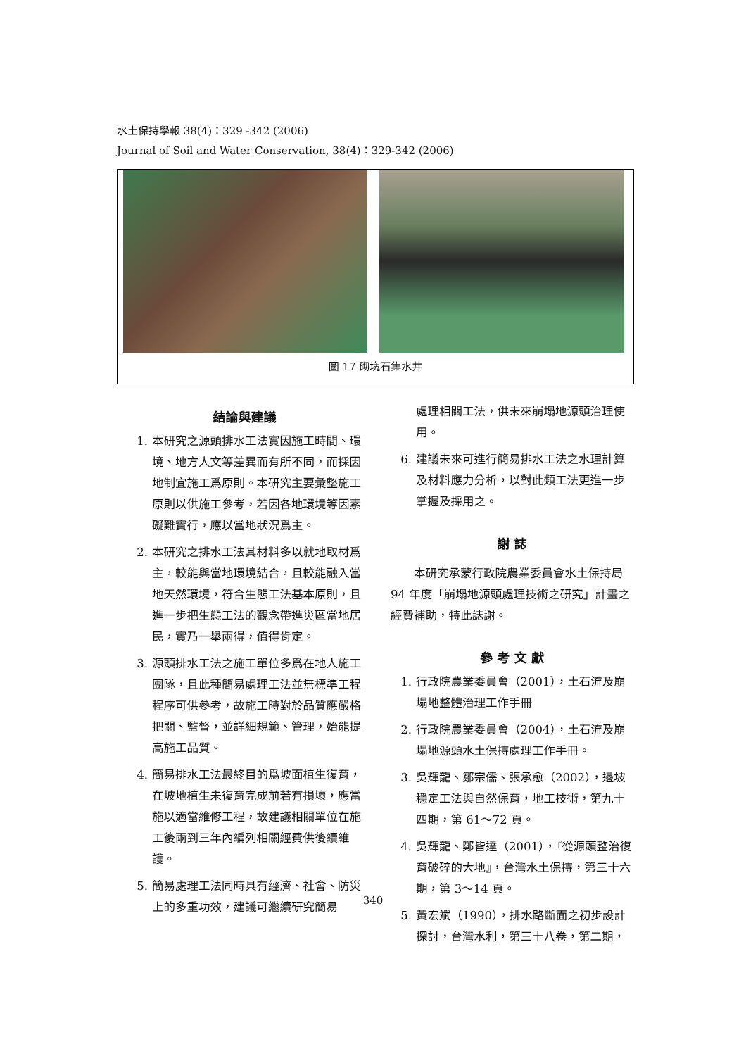水土保持學報 38(4)：329 -342 (2006)
Journal of Soil and Water Conservation, 38(4)：329-342 (2006)
圖 17 砌塊石集水井
結論與建議
1. 本研究之源頭排水工法實因施工時間、環境、地方人文等差異而有所不同，而採因地制宜施工爲原則。本研究主要彙整施工原則以供施工參考，若因各地環境等因素礙難實行，應以當地狀況爲主。
2. 本研究之排水工法其材料多以就地取材爲主，較能與當地環境結合，且較能融入當地天然環境，符合生態工法基本原則，且進一步把生態工法的觀念帶進災區當地居民，實乃一舉兩得，值得肯定。
3. 源頭排水工法之施工單位多爲在地人施工團隊，且此種簡易處理工法並無標準工程程序可供參考，故施工時對於品質應嚴格把關、監督，並詳細規範、管理，始能提高施工品質。
4. 簡易排水工法最終目的爲坡面植生復育，在坡地植生未復育完成前若有損壞，應當施以適當維修工程，故建議相關單位在施工後兩到三年內編列相關經費供後續維護。
5. 簡易處理工法同時具有經濟、社會、防災上的多重功效，建議可繼續研究簡易
處理相關工法，供未來崩塌地源頭治理使用。
6. 建議未來可進行簡易排水工法之水理計算及材料應力分析，以對此類工法更進一步掌握及採用之。
謝 誌
本研究承蒙行政院農業委員會水土保持局 94 年度「崩塌地源頭處理技術之研究」計畫之經費補助，特此誌謝。
參 考 文 獻
1. 行政院農業委員會（2001），土石流及崩塌地整體治理工作手冊
2. 行政院農業委員會（2004），土石流及崩塌地源頭水土保持處理工作手冊。
3. 吳輝龍、鄒宗儒、張承愈（2002），邊坡穩定工法與自然保育，地工技術，第九十四期，第 61～72 頁。
4. 吳輝龍、鄭皆達（2001），『從源頭整治復育破碎的大地』，台灣水土保持，第三十六期，第 3～14 頁。
5. 黃宏斌（1990），排水路斷面之初步設計探討，台灣水利，第三十八卷，第二期，
340